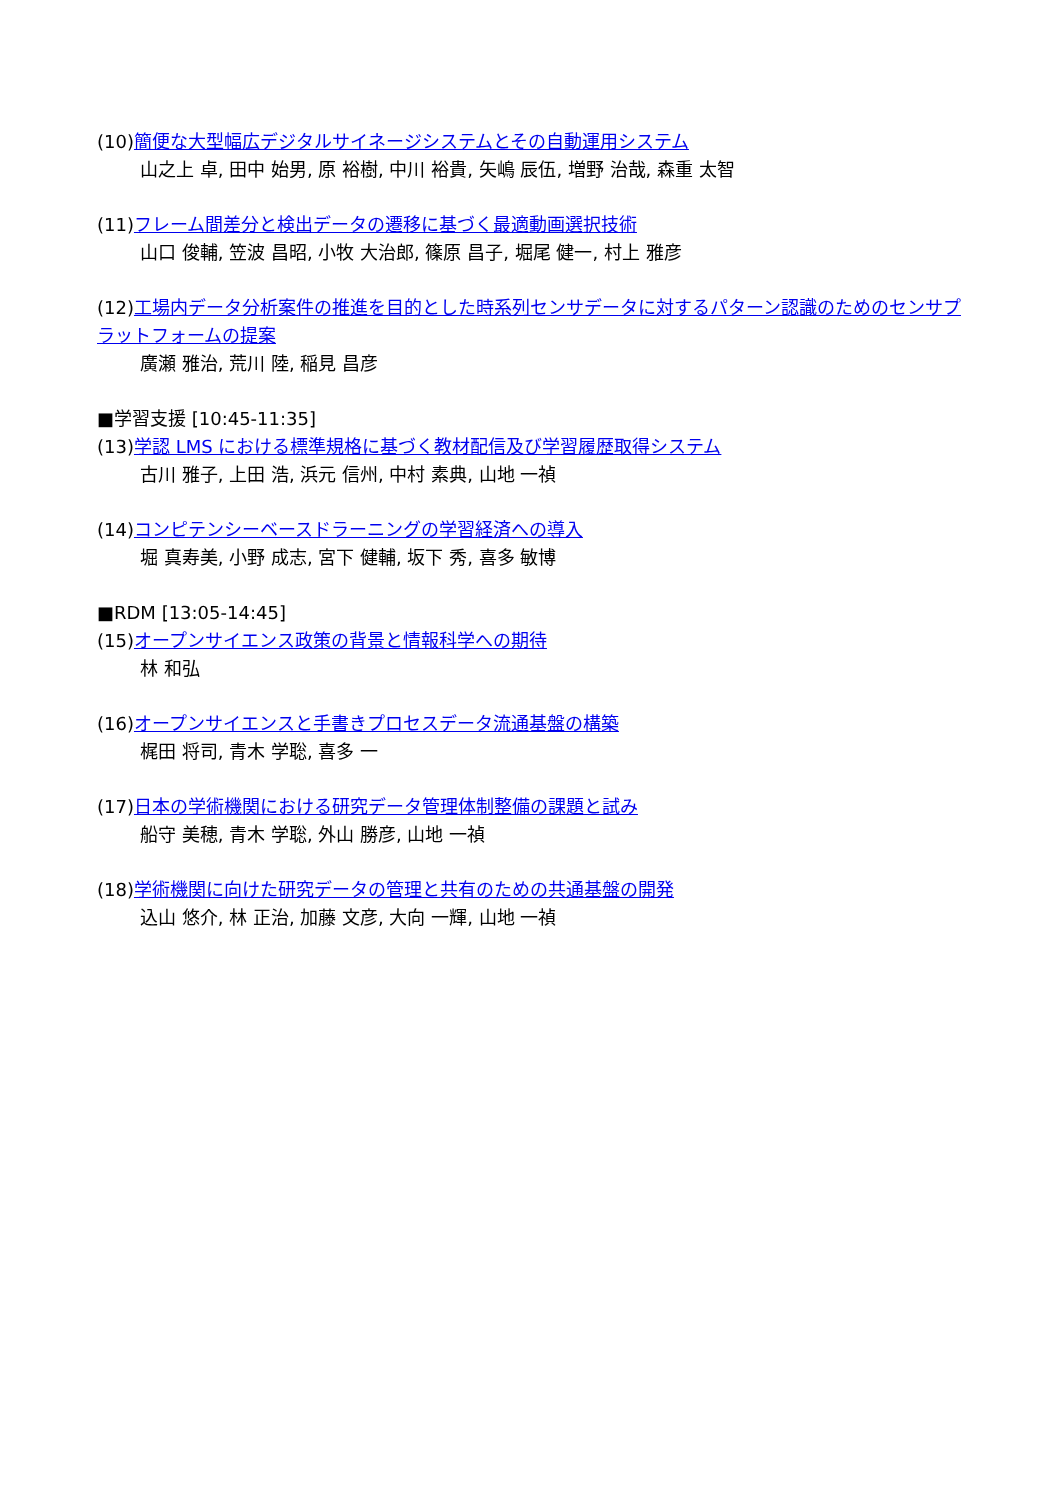(10)簡便な大型幅広デジタルサイネージシステムとその自動運用システム
山之上 卓, 田中 始男, 原 裕樹, 中川 裕貴, 矢嶋 辰伍, 増野 治哉, 森重 太智
(11)フレーム間差分と検出データの遷移に基づく最適動画選択技術
山口 俊輔, 笠波 昌昭, 小牧 大治郎, 篠原 昌子, 堀尾 健一, 村上 雅彦
(12)工場内データ分析案件の推進を目的とした時系列センサデータに対するパターン認識のためのセンサプラットフォームの提案
廣瀬 雅治, 荒川 陸, 稲見 昌彦
■学習支援 [10:45-11:35]
(13)学認 LMS における標準規格に基づく教材配信及び学習履歴取得システム
古川 雅子, 上田 浩, 浜元 信州, 中村 素典, 山地 一禎
(14)コンピテンシーベースドラーニングの学習経済への導入
堀 真寿美, 小野 成志, 宮下 健輔, 坂下 秀, 喜多 敏博
■RDM [13:05-14:45]
(15)オープンサイエンス政策の背景と情報科学への期待
林 和弘
(16)オープンサイエンスと手書きプロセスデータ流通基盤の構築
梶田 将司, 青木 学聡, 喜多 一
(17)日本の学術機関における研究データ管理体制整備の課題と試み
船守 美穂, 青木 学聡, 外山 勝彦, 山地 一禎
(18)学術機関に向けた研究データの管理と共有のための共通基盤の開発
込山 悠介, 林 正治, 加藤 文彦, 大向 一輝, 山地 一禎